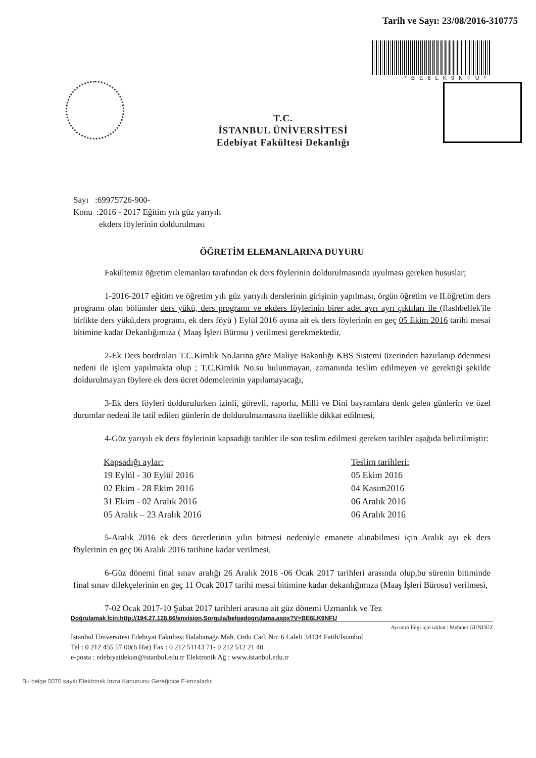Tarih ve Sayı: 23/08/2016-310775
*BE6LK9NFU*
T.C.
İSTANBUL ÜNİVERSİTESİ
Edebiyat Fakültesi Dekanlığı
Sayı :69975726-900-
Konu :2016 - 2017 Eğitim yılı güz yarıyılı
ekders föylerinin doldurulması
ÖĞRETİM ELEMANLARINA DUYURU
Fakültemiz öğretim elemanları tarafından ek ders föylerinin doldurulmasında uyulması gereken hususlar;
1-2016-2017 eğitim ve öğretim yılı güz yarıyılı derslerinin girişinin yapılması, örgün öğretim ve II.öğretim ders programı olan bölümler ders yükü, ders programı ve ekders föylerinin birer adet ayrı ayrı çıktıları ile (flashbellek'ile birlikte ders yükü,ders programı, ek ders föyü ) Eylül 2016 ayına ait ek ders föylerinin en geç 05 Ekim 2016 tarihi mesai bitimine kadar Dekanlığımıza ( Maaş İşleri Bürosu ) verilmesi gerekmektedir.
2-Ek Ders bordroları T.C.Kimlik No.larına göre Maliye Bakanlığı KBS Sistemi üzerinden hazırlanıp ödenmesi nedeni ile işlem yapılmakta olup ; T.C.Kimlik No.su bulunmayan, zamanında teslim edilmeyen ve gerektiği şekilde doldurulmayan föylere ek ders ücret ödemelerinin yapılamayacağı,
3-Ek ders föyleri doldurulurken izinli, görevli, raporlu, Milli ve Dini bayramlara denk gelen günlerin ve özel durumlar nedeni ile tatil edilen günlerin de doldurulmamasına özellikle dikkat edilmesi,
4-Güz yarıyılı ek ders föylerinin kapsadığı tarihler ile son teslim edilmesi gereken tarihler aşağıda belirtilmiştir:
| Kapsadığı aylar: | Teslim tarihleri: |
| --- | --- |
| 19 Eylül - 30 Eylül 2016 | 05 Ekim 2016 |
| 02 Ekim - 28 Ekim 2016 | 04 Kasım2016 |
| 31 Ekim - 02 Aralık 2016 | 06 Aralık 2016 |
| 05 Aralık – 23 Aralık 2016 | 06 Aralık 2016 |
5-Aralık 2016 ek ders ücretlerinin yılın bitmesi nedeniyle emanete alınabilmesi için Aralık ayı ek ders föylerinin en geç 06 Aralık 2016 tarihine kadar verilmesi,
6-Güz dönemi final sınav aralığı 26 Aralık 2016 -06 Ocak 2017 tarihleri arasında olup,bu sürenin bitiminde final sınav dilekçelerinin en geç 11 Ocak 2017 tarihi mesai bitimine kadar dekanlığımıza (Maaş İşleri Bürosu) verilmesi,
7-02 Ocak 2017-10 Şubat 2017 tarihleri arasına ait güz dönemi Uzmanlık ve Tez
Doğrulamak İçin:http://194.27.128.66/envision.Sorgula/belgedogrulama.aspx?V=BE6LK9NFU
Ayrıntılı bilgi için irtibat : Mehmet GÜNDÜZ
İstanbul Üniversitesi Edebiyat Fakültesi Balabanağa Mah. Ordu Cad. No: 6 Laleli 34134 Fatih/İstanbul
Tel : 0 212 455 57 00(6 Hat) Fax : 0 212 51143 71- 0 212 512 21 40
e-posta : edebiyatdekan@istanbul.edu.tr Elektronik Ağ : www.istanbul.edu.tr
Bu belge 5070 sayılı Elektronik İmza Kanununu Gereğince E-imzaladır.